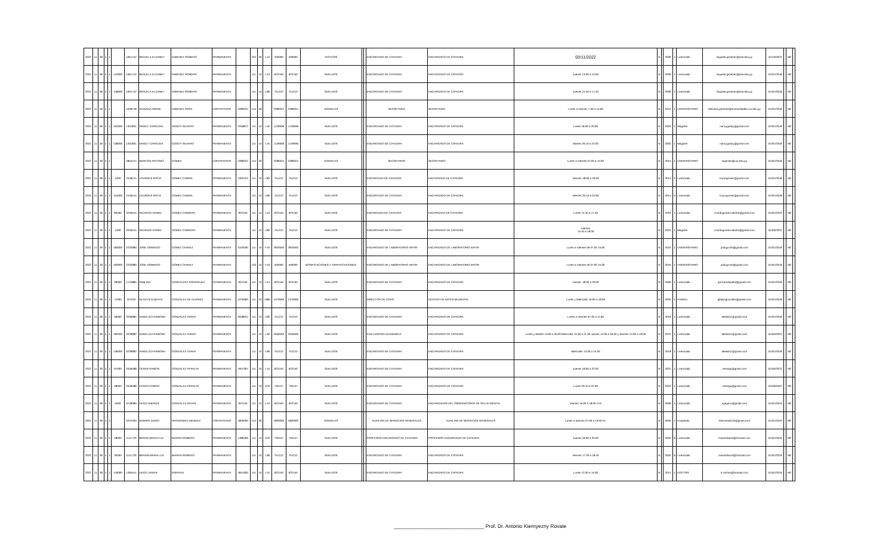| 2022 | 11 | 28 | 4 | 1 | | 1061742 | MIGUELA ELIZABET | GIMENEZ ROMERO | PERMANENTE | | 232 | 30 | L10 | 200000 | 200000 | VIÁTICOS | | | ENCARGADO DE CATEDRA | ENCARGADO DE CATEDRA | 03/11/2022 | N | | 2009 | 1 | Licenciado | miguela.gimenez@asa.edu.py | 31/10/2022 | | NO | |
| 2022 | 11 | 28 | 4 | 1 | 142000 | 1061742 | MIGUELA ELIZABET | GIMENEZ ROMERO | PERMANENTE | | 111 | 10 | L10 | 922150 | 922150 | SUELDOS | | | ENCARGADO DE CATEDRA | ENCARGADO DE CATEDRA | Jueves 13:00 a 15:00 | N | | 2009 | 1 | Licenciado | miguela.gimenez@asa.edu.py | 01/01/2018 | | NO | |
| 2022 | 11 | 28 | 4 | 1 | 148000 | 1061742 | MIGUELA ELIZABET | GIMENEZ ROMERO | PERMANENTE | | 111 | 10 | L08 | 751212 | 751212 | SUELDOS | | | ENCARGADO DE CATEDRA | ENCARGADO DE CATEDRA | Jueves 15:40 a 17:40 | N | | 2009 | 1 | Licenciado | miguela.gimenez@asa.edu.py | 01/01/2018 | | NO | |
| 2022 | 11 | 28 | 4 | 1 | | 4458748 | DAHIANA NOEMI | GIMENEZ SOSA | CONTRATADO | 2289324 | 144 | 30 | | 2289324 | 2289324 | JORNALES | | | SECRETARIA | SECRETARIA | Lunes a Viernes 7:00 a 15:00 | N | | 2015 | 1 | UNIVERSITARIO | dahiana.gimenez@humanidades.uni.edu.py | 01/01/2018 | | NO | |
| 2022 | 11 | 28 | 4 | 1 | 102000 | 1331831 | NANCY CAROLINA | GODOY SILVERO | PERMANENTE | 2259872 | 111 | 10 | L16 | 1129936 | 1129936 | SUELDOS | | | ENCARGADO DE CATEDRA | ENCARGADO DE CATEDRA | Lunes 18:00 a 20:00 | N | | 2003 | 1 | Magister | nancygodoy@gmail.com | 01/01/2018 | | NO | |
| 2022 | 11 | 28 | 4 | 1 | 138000 | 1331831 | NANCY CAROLINA | GODOY SILVERO | PERMANENTE | | 111 | 10 | L16 | 1129936 | 1129936 | SUELDOS | | | ENCARGADO DE CATEDRA | ENCARGADO DE CATEDRA | Martes 20:10 a 22:00 | N | | 2003 | 1 | Magister | nancygodoy@gmail.com | 01/01/2018 | | NO | |
| 2022 | 11 | 28 | 4 | 1 | | 4855474 | MARCOS ANTONIO | GOMEZ | CONTRATADO | 2289324 | 144 | 30 | | 2289324 | 2289324 | JORNALES | | | SECRETARIO | SECRETARIO | Lunes a Viernes 07:00 a 15:00 | N | | 2015 | 1 | UNIVERSITARIO | mgomez@uni.edu.py | 01/01/2018 | | NO | |
| 2022 | 11 | 28 | 4 | 1 | 1000 | 2448415 | LOURDES SOFIA | GOMEZ CABRAL | PERMANENTE | 1502424 | 111 | 10 | L08 | 751212 | 751212 | SUELDOS | | | ENCARGADA DE CATEDRA | ENCARGADA DE CATEDRA | Viernes 18:00 a 20:00 | N | | 2014 | 2 | Licenciado | lousogomez@gmail.com | 01/01/2018 | | NO | |
| 2022 | 11 | 28 | 4 | 1 | 154000 | 2448415 | LOURDES SOFIA | GOMEZ CABRAL | PERMANENTE | | 111 | 10 | L08 | 751212 | 751212 | SUELDOS | | | ENCARGADO DE CATEDRA | ENCARGADO DE CATEDRA | Viernes 20:10 a 22:00 | N | | 2014 | 5 | Licenciado | lousogomez@gmail.com | 01/01/2018 | | NO | |
| 2022 | 11 | 28 | 4 | 1 | 85000 | 3235015 | RICARDO DANIEL | GOMEZ CABRERA | PERMANENTE | 922150 | 111 | 10 | L10 | 922150 | 922150 | SUELDOS | | | ENCARGADA DE CATEDRA | ENCARGADA DE CATEDRA | Lunes 15:40 a 17:40 | N | | 2019 | 1 | Licenciado | ricardogomezcabrera@gmail.com | 01/01/2019 | | NO | |
| 2022 | 11 | 28 | 4 | 1 | 1000 | 3235015 | RICARDO DANIEL | GOMEZ CABRERA | PERMANENTE | | 111 | 10 | L08 | 751212 | 751212 | SUELDOS | | | ENCARGADO DE CATEDRA | ENCARGADO DE CATEDRA | Viernes 15:40 a 18:00 | N | | 2022 | 1 | Magister | ricardogomezcabrera@gmail.com | 01/03/2022 | | NO | |
| 2022 | 11 | 28 | 4 | 1 | 183000 | 2232980 | JOSE DOMINGO | GOMEZ CHAVEZ | PERMANENTE | 3103500 | 111 | 10 | F16 | 2603500 | 2603500 | SUELDOS | | | ENCARGADO DE LABORATORIO INFOR | ENCARGADO DE LABORATORIO INFOR | Lunes a Viernes de 07:00 15:00 | N | | 2016 | 1 | UNIVERSITARIO | jodogocha@gmail.com | 01/01/2018 | | NO | |
| 2022 | 11 | 28 | 4 | 1 | 183000 | 2232980 | JOSE DOMINGO | GOMEZ CHAVEZ | PERMANENTE | | 133 | 10 | F16 | 500000 | 500000 | BONIFICACIONES Y GRATIFICACIONES | | | ENCARGADO DE LABORATORIO INFOR | ENCARGADO DE LABORATORIO INFOR | Lunes a Viernes de 07:00 15:00 | N | | 2016 | 1 | UNIVERSITARIO | jodogocha@gmail.com | 01/01/2018 | | NO | |
| 2022 | 11 | 28 | 4 | 1 | 39000 | 1742885 | PABLINA | GONCALVEZ RODRIGUEZ | PERMANENTE | 922150 | 111 | 10 | L10 | 922150 | 922150 | SUELDOS | | | ENCARGADO DE CATEDRA | ENCARGADO DE CATEDRA | Jueves: 18:00 a 20:00 | N | | 2006 | 1 | Licenciado | goncarodripabli@gmail.com | 01/01/2018 | | NO | |
| 2022 | 11 | 28 | 4 | 1 | 71000 | 327632 | GLADYS ALBERTA | GONZALEZ DE ALVAREZ | PERMANENTE | 1370060 | 111 | 10 | U8M | 1370060 | 1370060 | SUELDOS | | | DIRECTOR DE CORO | CENTRO DE ARTES MUNICIPAL | Lunes y Miércoles 16:00 a 18:00 | N | | 2005 | 1 | Profesor | gladysgonzalez@gmail.com | 01/01/2018 | | NO | |
| 2022 | 11 | 28 | 4 | 1 | 36000 | 3239982 | ANGELICA RAMONA | GONZALEZ GARAY | PERMANENTE | 3558924 | 111 | 10 | L08 | 751212 | 751212 | SUELDOS | | | ENCARGADO DE CATEDRA | ENCARGADO DE CATEDRA | Lunes a Viernes 07:30 a 11:00 | N | | 2018 | 1 | Licenciado | akeika11@gmail.com | 01/01/2018 | | NO | |
| 2022 | 11 | 28 | 4 | 1 | 182000 | 3239982 | ANGELICA RAMONA | GONZALEZ GARAY | PERMANENTE | | 111 | 10 | L28 | 2056500 | 2056500 | SUELDOS | | | EVALUADORA ACADEMICA | ENCARGADO DE CATEDRA | Lunes y Martes 13:00 a 20:00 Miercoles 15:30 a 21:30 Jueves 12:00 a 20:00 y Viernes 12:00 a 19:00 | N | | 2022 | 1 | Licenciado | akeika11@gmail.com | 01/05/2022 | | NO | |
| 2022 | 11 | 28 | 4 | 1 | 136000 | 3239982 | ANGELICA RAMONA | GONZALEZ GARAY | PERMANENTE | | 111 | 10 | L08 | 751212 | 751212 | SUELDOS | | | ENCARGADO DE CATEDRA | ENCARGADO DE CATEDRA | Miercoles 13:30 a 15:30 | N | | 2018 | 1 | Licenciado | akeika11@gmail.com | 01/01/2018 | | NO | |
| 2022 | 11 | 28 | 4 | 1 | 97000 | 2048488 | CESAR RAMON | GONZALEZ PERALTA | PERMANENTE | 1657307 | 111 | 10 | L10 | 922150 | 922150 | SUELDOS | | | ENCARGADO DE CATEDRA | ENCARGADO DE CATEDRA | Jueves 18:00 a 22:00 | N | | 2022 | 1 | Licenciado | cesargo@gmail.com | 01/05/2022 | | NO | |
| 2022 | 11 | 28 | 4 | 1 | 48000 | 2048488 | CESAR RAMON | GONZALEZ PERALTA | PERMANENTE | | 111 | 10 | U20 | 735157 | 735157 | SUELDOS | | | ENCARGADO DE CATEDRA | ENCARGADO DE CATEDRA | Lunes 20:10 a 22:00 | N | | 2022 | 1 | Licenciado | cesargo@gmail.com | 01/06/2022 | | NO | |
| 2022 | 11 | 28 | 4 | 1 | 5000 | 3748385 | HUGO ANDRES | GONZALEZ ROJAS | PERMANENTE | 922150 | 111 | 10 | L10 | 922150 | 922150 | SUELDOS | | | ENCARGADO DE CATEDRA | ENCARGADOS DEL OBSERVATORIO DE SALUD MENTAL | Viernes 16.00 a 18:00 c/15 | N | | 2006 | 1 | Licenciado | ugogonz@gmail.com | 01/01/2019 | | NO | |
| 2022 | 11 | 28 | 4 | 1 | | 5237050 | RAMIRO DARIO | HERNANDEZ MENDEZ | CONTRATADO | 1800000 | 144 | 30 | | 1800000 | 1800000 | JORNALES | | | AUXILIAR DE SERVICIOS GENERALES | AUXILIAR DE SERVICIOS GENERALES | Lunes a Viernes 07:00 a 13:00 hs. | N | | 2005 | 1 | Empleado | rhernandez25@gmail.com | 01/01/2019 | | NO | |
| 2022 | 11 | 28 | 4 | 1 | 48000 | 1141720 | MIRIAN MARIA LUZ | IBARRA ROMERO | PERMANENTE | 1486369 | 111 | 10 | U20 | 735157 | 735157 | SUELDOS | | | PROFESOR ENCARGADO DE CATEDRA | PROFESOR ENCARGADO DE CATEDRA | Jueves 18:00 a 20:00 | N | | 2005 | 6 | Licenciado | miriamibarra@hotmail.com | 01/01/2019 | | NO | |
| 2022 | 11 | 28 | 4 | 1 | 35000 | 1141720 | MIRIAM MARIA LUZ | IBARRA ROMERO | PERMANENTE | | 111 | 10 | L08 | 751212 | 751212 | SUELDOS | | | ENCARGADO DE CATEDRA | ENCARGADO DE CATEDRA | Viernes 17:20 a 18:40 | N | | 2005 | 6 | Licenciado | miriamibarra@hotmail.com | 01/01/2019 | | NO | |
| 2022 | 11 | 28 | 4 | 1 | 116000 | 1284541 | HUGO JAVIER | INSFRAN | PERMANENTE | 1844300 | 111 | 10 | L10 | 922150 | 922150 | SUELDOS | | | ENCARGADO DE CATEDRA | ENCARGADO DE CATEDRA | Lunes 13:30 a 15:30 | N | | 2011 | 1 | DOCTOR | h.insfran@hotmail.com | 01/01/2019 | | NO | |
________________________________ Prof. Dr. Antonio Kiernyezny Rovate